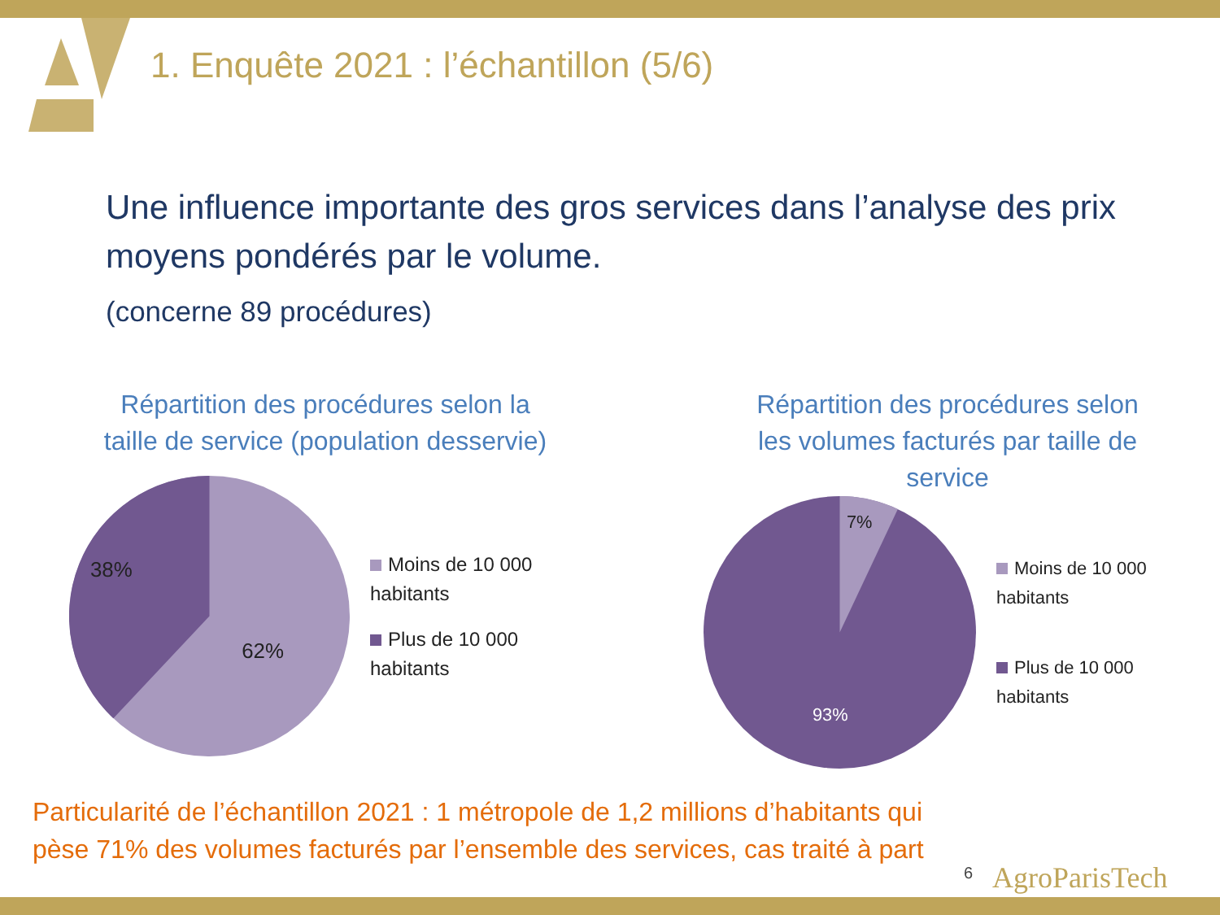1. Enquête 2021 : l’échantillon (5/6)
Une influence importante des gros services dans l’analyse des prix moyens pondérés par le volume.
(concerne 89 procédures)
Répartition des procédures selon la
taille de service (population desservie)
38%
62%
Moins de 10 000
habitants
Plus de 10 000
habitants
Répartition des procédures selon
les volumes facturés par taille de
service
7%
93%
Moins de 10 000
habitants
Plus de 10 000
habitants
Particularité de l’échantillon 2021 : 1 métropole de 1,2 millions d’habitants qui
pèse 71% des volumes facturés par l’ensemble des services, cas traité à part
6 AgroParisTech